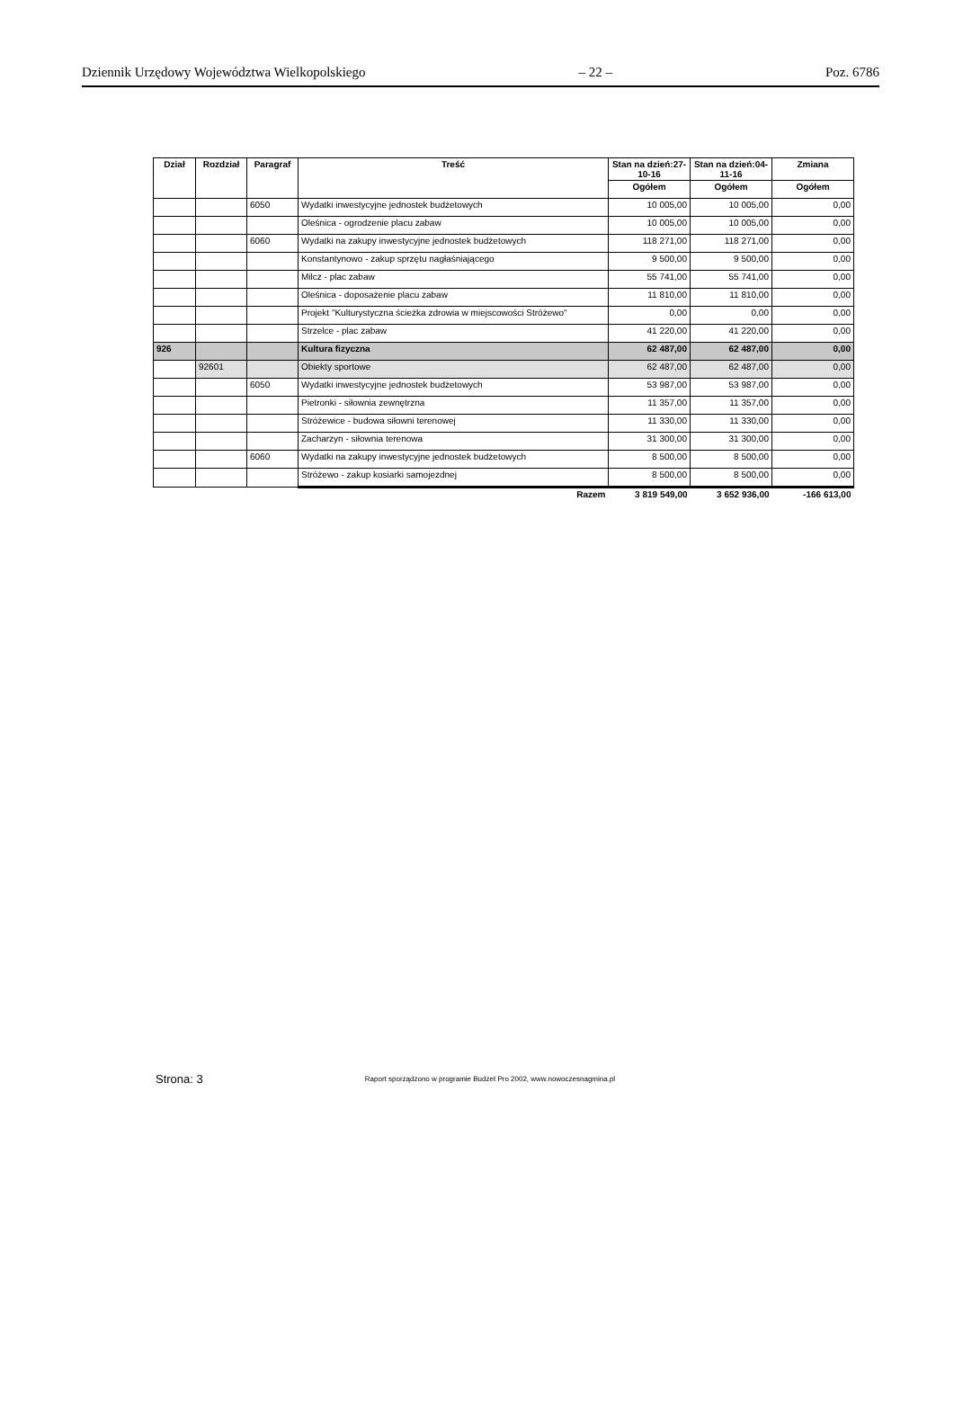Dziennik Urzędowy Województwa Wielkopolskiego – 22 – Poz. 6786
| Dział | Rozdział | Paragraf | Treść | Stan na dzień:27-10-16 | Stan na dzień:04-11-16 | Zmiana |
| --- | --- | --- | --- | --- | --- | --- |
| | | | | Ogółem | Ogółem | Ogółem |
| | | 6050 | Wydatki inwestycyjne jednostek budżetowych | 10 005,00 | 10 005,00 | 0,00 |
| | | | Oleśnica - ogrodzenie placu zabaw | 10 005,00 | 10 005,00 | 0,00 |
| | | 6060 | Wydatki na zakupy inwestycyjne jednostek budżetowych | 118 271,00 | 118 271,00 | 0,00 |
| | | | Konstantynowo - zakup sprzętu nagłaśniającego | 9 500,00 | 9 500,00 | 0,00 |
| | | | Milcz - plac zabaw | 55 741,00 | 55 741,00 | 0,00 |
| | | | Oleśnica - doposażenie placu zabaw | 11 810,00 | 11 810,00 | 0,00 |
| | | | Projekt "Kulturystyczna ścieżka zdrowia w miejscowości Stróżewo" | 0,00 | 0,00 | 0,00 |
| | | | Strzelce - plac zabaw | 41 220,00 | 41 220,00 | 0,00 |
| 926 | | | Kultura fizyczna | 62 487,00 | 62 487,00 | 0,00 |
| | 92601 | | Obiekty sportowe | 62 487,00 | 62 487,00 | 0,00 |
| | | 6050 | Wydatki inwestycyjne jednostek budżetowych | 53 987,00 | 53 987,00 | 0,00 |
| | | | Pietronki - siłownia zewnętrzna | 11 357,00 | 11 357,00 | 0,00 |
| | | | Stróżewice - budowa siłowni terenowej | 11 330,00 | 11 330,00 | 0,00 |
| | | | Zacharzyn - siłownia terenowa | 31 300,00 | 31 300,00 | 0,00 |
| | | 6060 | Wydatki na zakupy inwestycyjne jednostek budżetowych | 8 500,00 | 8 500,00 | 0,00 |
| | | | Stróżewo - zakup kosiarki samojezdnej | 8 500,00 | 8 500,00 | 0,00 |
| | | | Razem | 3 819 549,00 | 3 652 936,00 | -166 613,00 |
Strona: 3 Raport sporządzono w programie Budzet Pro 2002, www.nowoczesnagmina.pl